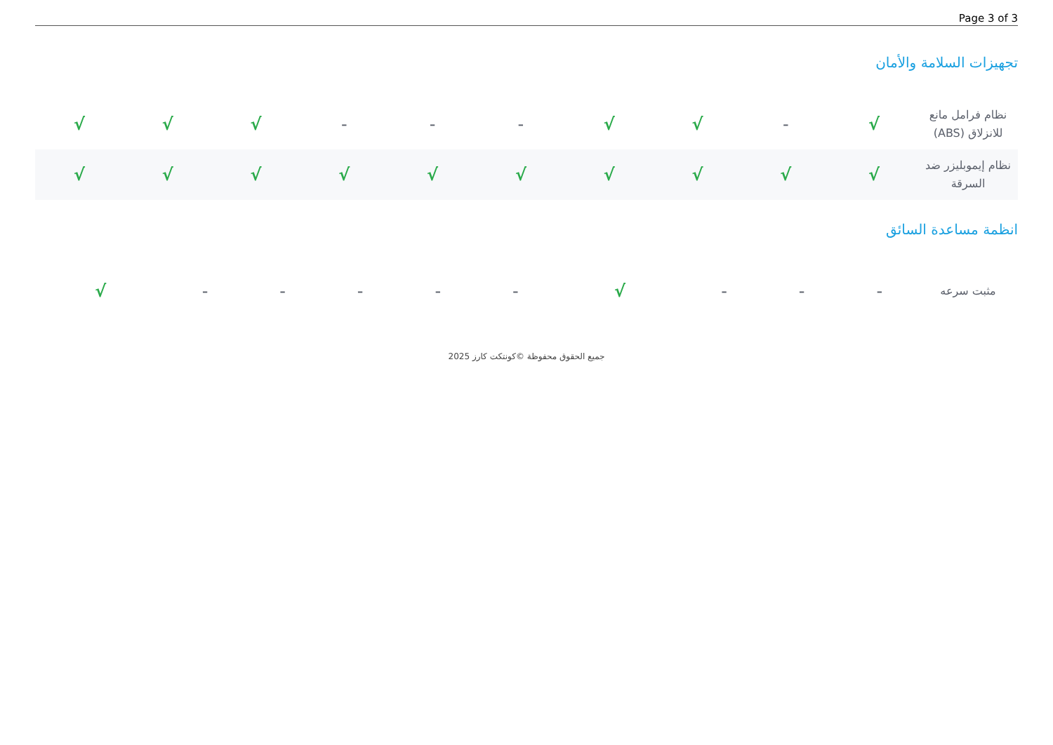Page 3 of 3
تجهيزات السلامة والأمان
| نظام فرامل مانع للانزلاق (ABS) | √ | - | √ | √ | - | - | - | √ | √ | √ |
| نظام إيموبليزر ضد السرقة | √ | √ | √ | √ | √ | √ | √ | √ | √ | √ |
انظمة مساعدة السائق
| مثبت سرعه | - | - | - | √ | - | - | - | - | - | √ |
جميع الحقوق محفوظة ©كونتكت كارز 2025